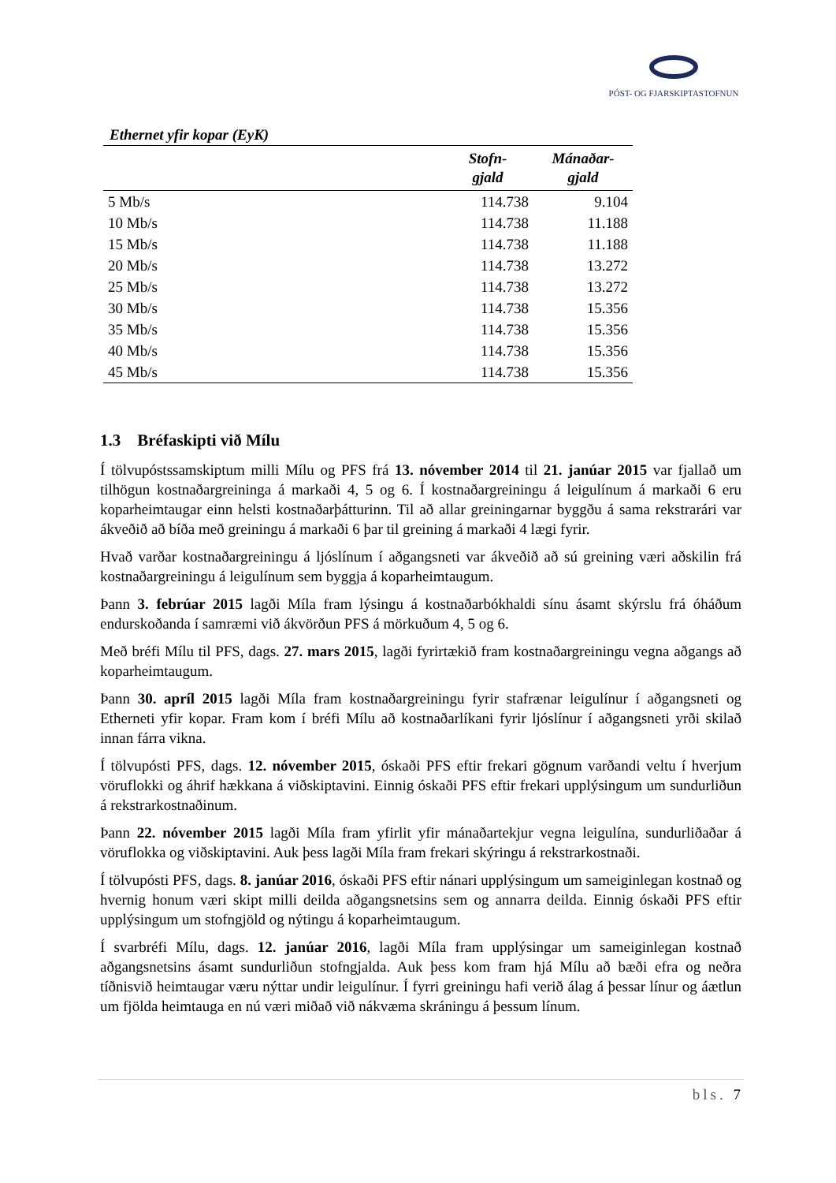PÓST- OG FJARSKIPTASTOFNUN
Ethernet yfir kopar (EyK)
| | Stofn- gjald | Mánaðar- gjald |
| --- | --- | --- |
| 5 Mb/s | 114.738 | 9.104 |
| 10 Mb/s | 114.738 | 11.188 |
| 15 Mb/s | 114.738 | 11.188 |
| 20 Mb/s | 114.738 | 13.272 |
| 25 Mb/s | 114.738 | 13.272 |
| 30 Mb/s | 114.738 | 15.356 |
| 35 Mb/s | 114.738 | 15.356 |
| 40 Mb/s | 114.738 | 15.356 |
| 45 Mb/s | 114.738 | 15.356 |
1.3 Bréfaskipti við Mílu
Í tölvupóstssamskiptum milli Mílu og PFS frá 13. nóvember 2014 til 21. janúar 2015 var fjallað um tilhögun kostnaðargreininga á markaði 4, 5 og 6. Í kostnaðargreiningu á leigulínum á markaði 6 eru koparheimtaugar einn helsti kostnaðarþátturinn. Til að allar greiningarnar byggðu á sama rekstrarári var ákveðið að bíða með greiningu á markaði 6 þar til greining á markaði 4 lægi fyrir.
Hvað varðar kostnaðargreiningu á ljóslínum í aðgangsneti var ákveðið að sú greining væri aðskilin frá kostnaðargreiningu á leigulínum sem byggja á koparheimtaugum.
Þann 3. febrúar 2015 lagði Míla fram lýsingu á kostnaðarbókhaldi sínu ásamt skýrslu frá óháðum endurskoðanda í samræmi við ákvörðun PFS á mörkuðum 4, 5 og 6.
Með bréfi Mílu til PFS, dags. 27. mars 2015, lagði fyrirtækið fram kostnaðargreiningu vegna aðgangs að koparheimtaugum.
Þann 30. apríl 2015 lagði Míla fram kostnaðargreiningu fyrir stafrænar leigulínur í aðgangsneti og Etherneti yfir kopar. Fram kom í bréfi Mílu að kostnaðarlíkani fyrir ljóslínur í aðgangsneti yrði skilað innan fárra vikna.
Í tölvupósti PFS, dags. 12. nóvember 2015, óskaði PFS eftir frekari gögnum varðandi veltu í hverjum vöruflokki og áhrif hækkana á viðskiptavini. Einnig óskaði PFS eftir frekari upplýsingum um sundurliðun á rekstrarkostnaðinum.
Þann 22. nóvember 2015 lagði Míla fram yfirlit yfir mánaðartekjur vegna leigulína, sundurliðaðar á vöruflokka og viðskiptavini. Auk þess lagði Míla fram frekari skýringu á rekstrarkostnaði.
Í tölvupósti PFS, dags. 8. janúar 2016, óskaði PFS eftir nánari upplýsingum um sameiginlegan kostnað og hvernig honum væri skipt milli deilda aðgangsnetsins sem og annarra deilda. Einnig óskaði PFS eftir upplýsingum um stofngjöld og nýtingu á koparheimtaugum.
Í svarbréfi Mílu, dags. 12. janúar 2016, lagði Míla fram upplýsingar um sameiginlegan kostnað aðgangsnetsins ásamt sundurliðun stofngjalda. Auk þess kom fram hjá Mílu að bæði efra og neðra tíðnisvið heimtaugar væru nýttar undir leigulínur. Í fyrri greiningu hafi verið álag á þessar línur og áætlun um fjölda heimtauga en nú væri miðað við nákvæma skráningu á þessum línum.
bls. 7